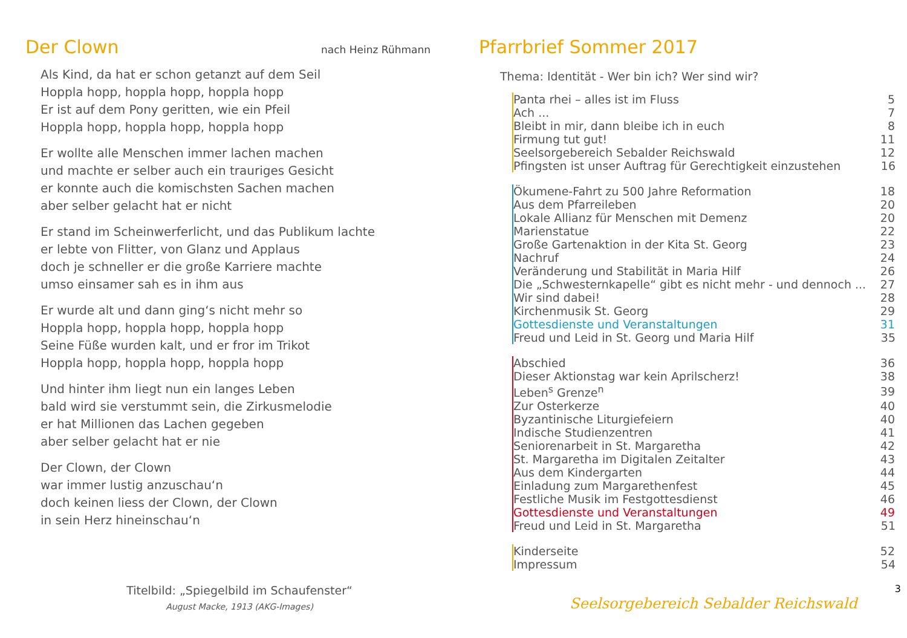Der Clown
nach Heinz Rühmann
Als Kind, da hat er schon getanzt auf dem Seil
Hoppla hopp, hoppla hopp, hoppla hopp
Er ist auf dem Pony geritten, wie ein Pfeil
Hoppla hopp, hoppla hopp, hoppla hopp
Er wollte alle Menschen immer lachen machen
und machte er selber auch ein trauriges Gesicht
er konnte auch die komischsten Sachen machen
aber selber gelacht hat er nicht
Er stand im Scheinwerferlicht, und das Publikum lachte
er lebte von Flitter, von Glanz und Applaus
doch je schneller er die große Karriere machte
umso einsamer sah es in ihm aus
Er wurde alt und dann ging‘s nicht mehr so
Hoppla hopp, hoppla hopp, hoppla hopp
Seine Füße wurden kalt, und er fror im Trikot
Hoppla hopp, hoppla hopp, hoppla hopp
Und hinter ihm liegt nun ein langes Leben
bald wird sie verstummt sein, die Zirkusmelodie
er hat Millionen das Lachen gegeben
aber selber gelacht hat er nie
Der Clown, der Clown
war immer lustig anzuschau‘n
doch keinen liess der Clown, der Clown
in sein Herz hineinschau‘n
Titelbild: „Spiegelbild im Schaufenster“August Macke, 1913 (AKG-Images)
Pfarrbrief Sommer 2017
Thema: Identität - Wer bin ich? Wer sind wir?
| Panta rhei – alles ist im Fluss | 5 |
| Ach ... | 7 |
| Bleibt in mir, dann bleibe ich in euch | 8 |
| Firmung tut gut! | 11 |
| Seelsorgebereich Sebalder Reichswald | 12 |
| Pfingsten ist unser Auftrag für Gerechtigkeit einzustehen | 16 |
| Ökumene-Fahrt zu 500 Jahre Reformation | 18 |
| Aus dem Pfarreileben | 20 |
| Lokale Allianz für Menschen mit Demenz | 20 |
| Marienstatue | 22 |
| Große Gartenaktion in der Kita St. Georg | 23 |
| Nachruf | 24 |
| Veränderung und Stabilität in Maria Hilf | 26 |
| Die „Schwesternkapelle“ gibt es nicht mehr - und dennoch ... | 27 |
| Wir sind dabei! | 28 |
| Kirchenmusik St. Georg | 29 |
| Gottesdienste und Veranstaltungen | 31 |
| Freud und Leid in St. Georg und Maria Hilf | 35 |
| Abschied | 36 |
| Dieser Aktionstag war kein Aprilscherz! | 38 |
| Leben<sup>s</sup> Grenze<sup>n</sup> | 39 |
| Zur Osterkerze | 40 |
| Byzantinische Liturgiefeiern | 40 |
| Indische Studienzentren | 41 |
| Seniorenarbeit in St. Margaretha | 42 |
| St. Margaretha im Digitalen Zeitalter | 43 |
| Aus dem Kindergarten | 44 |
| Einladung zum Margarethenfest | 45 |
| Festliche Musik im Festgottesdienst | 46 |
| Gottesdienste und Veranstaltungen | 49 |
| Freud und Leid in St. Margaretha | 51 |
| Kinderseite | 52 |
| Impressum | 54 |
Seelsorgebereich Sebalder Reichswald
3